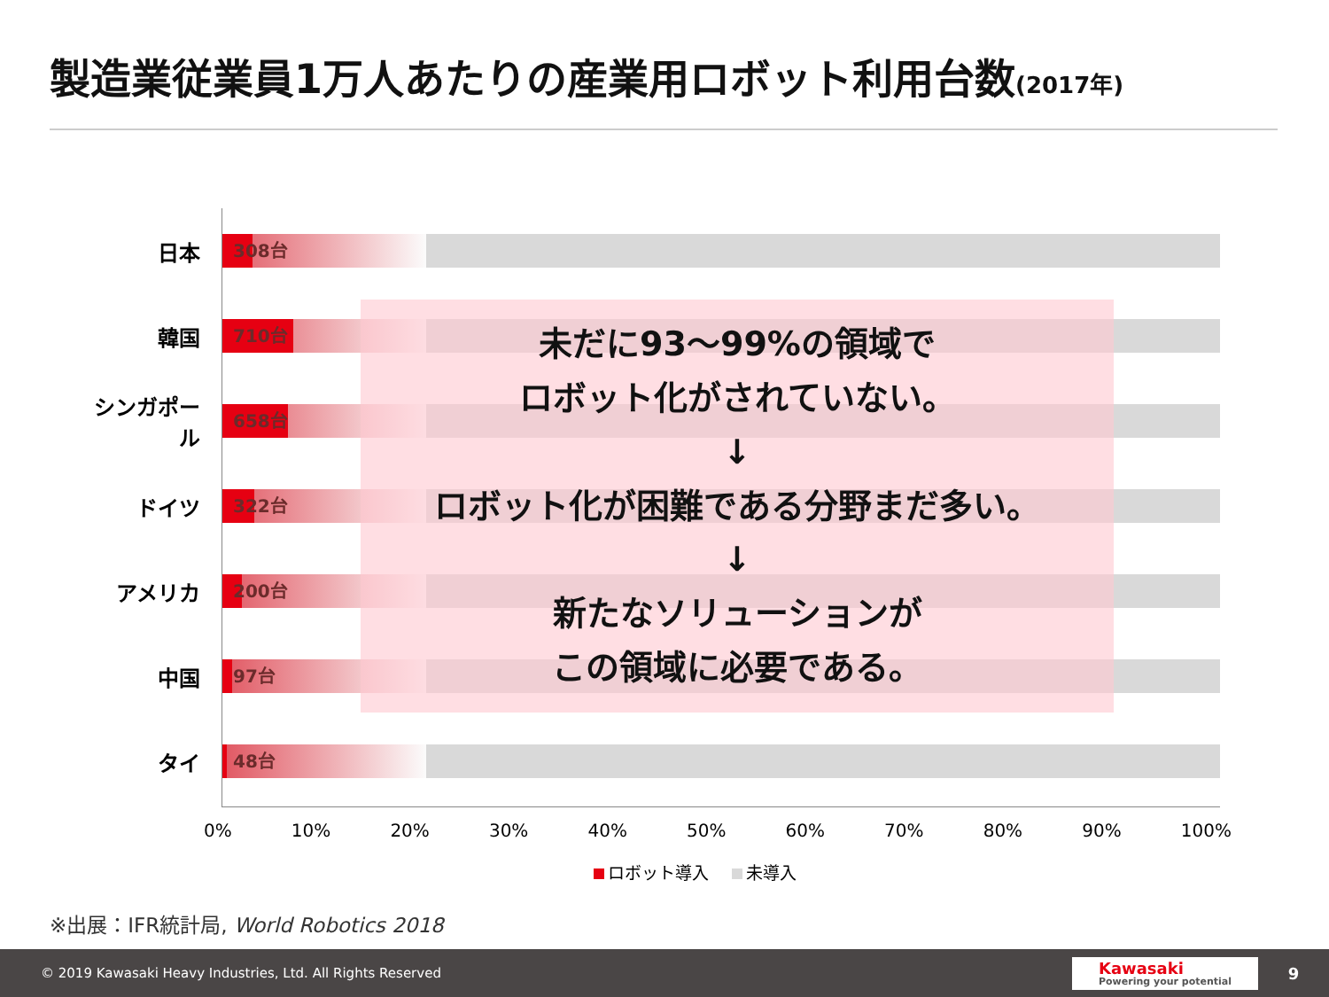製造業従業員1万人あたりの産業用ロボット利用台数(2017年)
日本
308台
韓国
710台
シンガポール
658台
ドイツ
322台
アメリカ
200台
中国
97台
タイ
48台
未だに93～99%の領域で
ロボット化がされていない。
↓
ロボット化が困難である分野まだ多い。
↓
新たなソリューションが
この領域に必要である。
0% 10% 20% 30% 40% 50% 60% 70% 80% 90% 100%
ロボット導入 未導入
※出展：IFR統計局, World Robotics 2018
© 2019 Kawasaki Heavy Industries, Ltd. All Rights Reserved
Kawasaki
Powering your potential
9